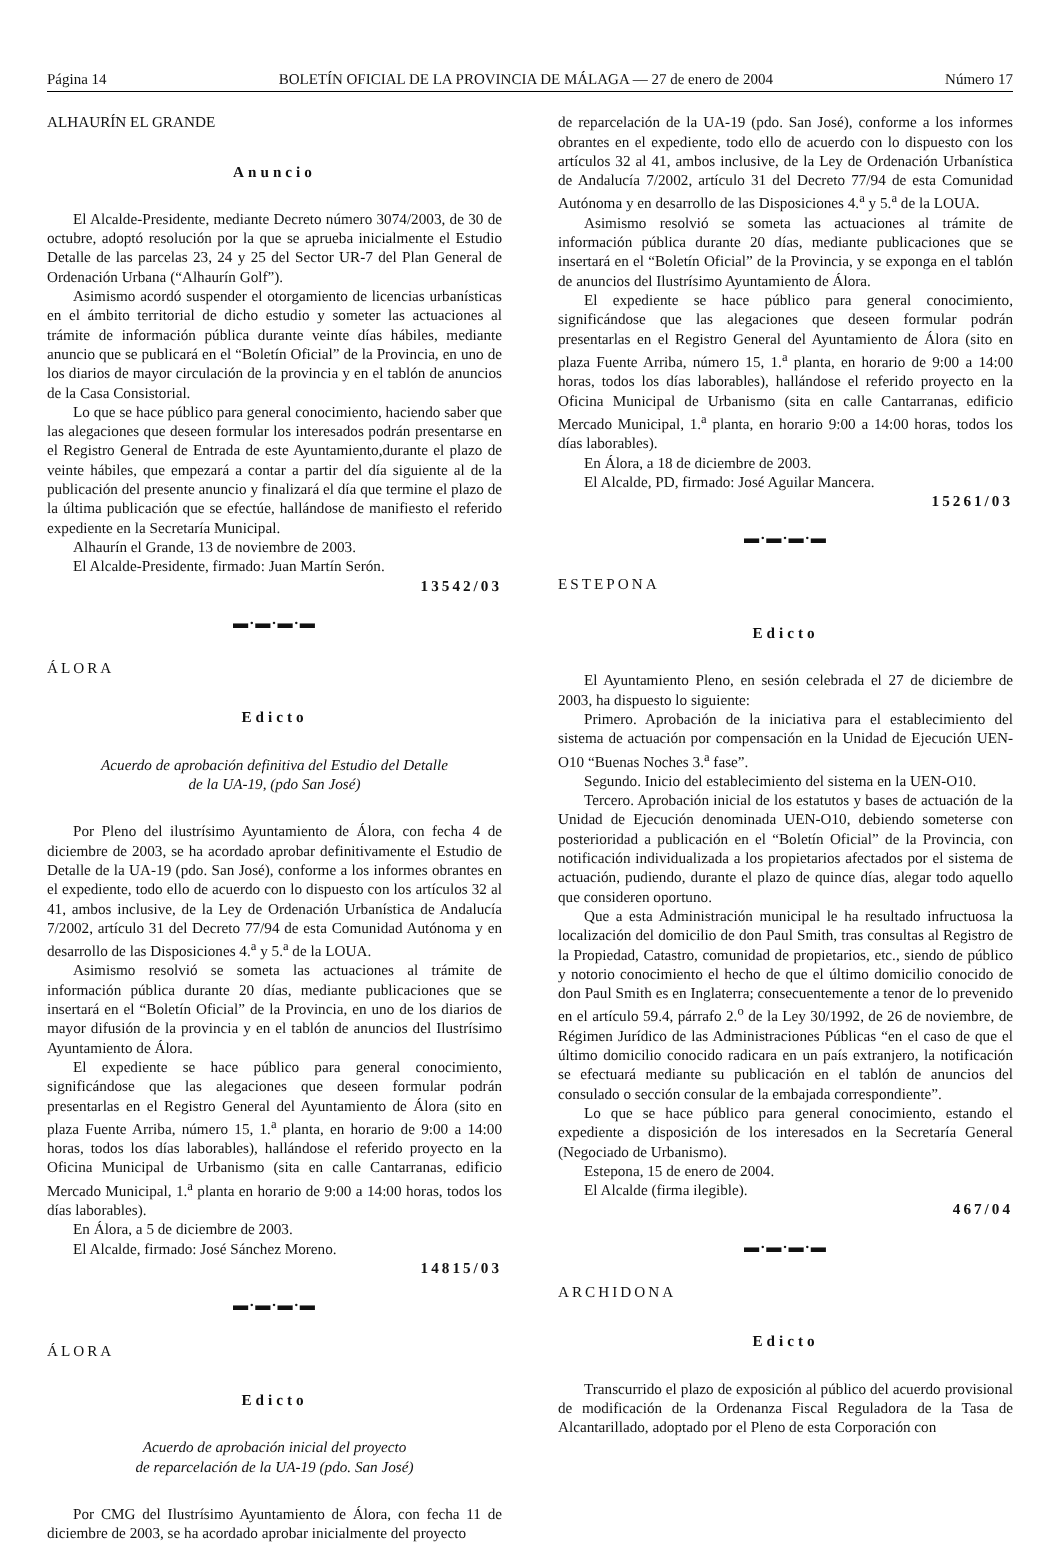Página 14 BOLETÍN OFICIAL DE LA PROVINCIA DE MÁLAGA — 27 de enero de 2004 Número 17
ALHAURÍN EL GRANDE
Anuncio
El Alcalde-Presidente, mediante Decreto número 3074/2003, de 30 de octubre, adoptó resolución por la que se aprueba inicialmente el Estudio Detalle de las parcelas 23, 24 y 25 del Sector UR-7 del Plan General de Ordenación Urbana (“Alhaurín Golf”).
Asimismo acordó suspender el otorgamiento de licencias urbanísticas en el ámbito territorial de dicho estudio y someter las actuaciones al trámite de información pública durante veinte días hábiles, mediante anuncio que se publicará en el “Boletín Oficial” de la Provincia, en uno de los diarios de mayor circulación de la provincia y en el tablón de anuncios de la Casa Consistorial.
Lo que se hace público para general conocimiento, haciendo saber que las alegaciones que deseen formular los interesados podrán presentarse en el Registro General de Entrada de este Ayuntamiento,durante el plazo de veinte hábiles, que empezará a contar a partir del día siguiente al de la publicación del presente anuncio y finalizará el día que termine el plazo de la última publicación que se efectúe, hallándose de manifiesto el referido expediente en la Secretaría Municipal.
Alhaurín el Grande, 13 de noviembre de 2003.
El Alcalde-Presidente, firmado: Juan Martín Serón.
13542/03
▬·▬·▬·▬
ÁLORA
Edicto
Acuerdo de aprobación definitiva del Estudio del Detalle
de la UA-19, (pdo San José)
Por Pleno del ilustrísimo Ayuntamiento de Álora, con fecha 4 de diciembre de 2003, se ha acordado aprobar definitivamente el Estudio de Detalle de la UA-19 (pdo. San José), conforme a los informes obrantes en el expediente, todo ello de acuerdo con lo dispuesto con los artículos 32 al 41, ambos inclusive, de la Ley de Ordenación Urbanística de Andalucía 7/2002, artículo 31 del Decreto 77/94 de esta Comunidad Autónoma y en desarrollo de las Disposiciones 4.<sup>a</sup> y 5.<sup>a</sup> de la LOUA.
Asimismo resolvió se someta las actuaciones al trámite de información pública durante 20 días, mediante publicaciones que se insertará en el “Boletín Oficial” de la Provincia, en uno de los diarios de mayor difusión de la provincia y en el tablón de anuncios del Ilustrísimo Ayuntamiento de Álora.
El expediente se hace público para general conocimiento, significándose que las alegaciones que deseen formular podrán presentarlas en el Registro General del Ayuntamiento de Álora (sito en plaza Fuente Arriba, número 15, 1.<sup>a</sup> planta, en horario de 9:00 a 14:00 horas, todos los días laborables), hallándose el referido proyecto en la Oficina Municipal de Urbanismo (sita en calle Cantarranas, edificio Mercado Municipal, 1.<sup>a</sup> planta en horario de 9:00 a 14:00 horas, todos los días laborables).
En Álora, a 5 de diciembre de 2003.
El Alcalde, firmado: José Sánchez Moreno.
14815/03
▬·▬·▬·▬
ÁLORA
Edicto
Acuerdo de aprobación inicial del proyecto
de reparcelación de la UA-19 (pdo. San José)
Por CMG del Ilustrísimo Ayuntamiento de Álora, con fecha 11 de diciembre de 2003, se ha acordado aprobar inicialmente del proyecto
de reparcelación de la UA-19 (pdo. San José), conforme a los informes obrantes en el expediente, todo ello de acuerdo con lo dispuesto con los artículos 32 al 41, ambos inclusive, de la Ley de Ordenación Urbanística de Andalucía 7/2002, artículo 31 del Decreto 77/94 de esta Comunidad Autónoma y en desarrollo de las Disposiciones 4.<sup>a</sup> y 5.<sup>a</sup> de la LOUA.
Asimismo resolvió se someta las actuaciones al trámite de información pública durante 20 días, mediante publicaciones que se insertará en el “Boletín Oficial” de la Provincia, y se exponga en el tablón de anuncios del Ilustrísimo Ayuntamiento de Álora.
El expediente se hace público para general conocimiento, significándose que las alegaciones que deseen formular podrán presentarlas en el Registro General del Ayuntamiento de Álora (sito en plaza Fuente Arriba, número 15, 1.<sup>a</sup> planta, en horario de 9:00 a 14:00 horas, todos los días laborables), hallándose el referido proyecto en la Oficina Municipal de Urbanismo (sita en calle Cantarranas, edificio Mercado Municipal, 1.<sup>a</sup> planta, en horario 9:00 a 14:00 horas, todos los días laborables).
En Álora, a 18 de diciembre de 2003.
El Alcalde, PD, firmado: José Aguilar Mancera.
15261/03
▬·▬·▬·▬
ESTEPONA
Edicto
El Ayuntamiento Pleno, en sesión celebrada el 27 de diciembre de 2003, ha dispuesto lo siguiente:
Primero. Aprobación de la iniciativa para el establecimiento del sistema de actuación por compensación en la Unidad de Ejecución UEN-O10 “Buenas Noches 3.<sup>a</sup> fase”.
Segundo. Inicio del establecimiento del sistema en la UEN-O10.
Tercero. Aprobación inicial de los estatutos y bases de actuación de la Unidad de Ejecución denominada UEN-O10, debiendo someterse con posterioridad a publicación en el “Boletín Oficial” de la Provincia, con notificación individualizada a los propietarios afectados por el sistema de actuación, pudiendo, durante el plazo de quince días, alegar todo aquello que consideren oportuno.
Que a esta Administración municipal le ha resultado infructuosa la localización del domicilio de don Paul Smith, tras consultas al Registro de la Propiedad, Catastro, comunidad de propietarios, etc., siendo de público y notorio conocimiento el hecho de que el último domicilio conocido de don Paul Smith es en Inglaterra; consecuentemente a tenor de lo prevenido en el artículo 59.4, párrafo 2.<sup>o</sup> de la Ley 30/1992, de 26 de noviembre, de Régimen Jurídico de las Administraciones Públicas “en el caso de que el último domicilio conocido radicara en un país extranjero, la notificación se efectuará mediante su publicación en el tablón de anuncios del consulado o sección consular de la embajada correspondiente”.
Lo que se hace público para general conocimiento, estando el expediente a disposición de los interesados en la Secretaría General (Negociado de Urbanismo).
Estepona, 15 de enero de 2004.
El Alcalde (firma ilegible).
467/04
▬·▬·▬·▬
ARCHIDONA
Edicto
Transcurrido el plazo de exposición al público del acuerdo provisional de modificación de la Ordenanza Fiscal Reguladora de la Tasa de Alcantarillado, adoptado por el Pleno de esta Corporación con